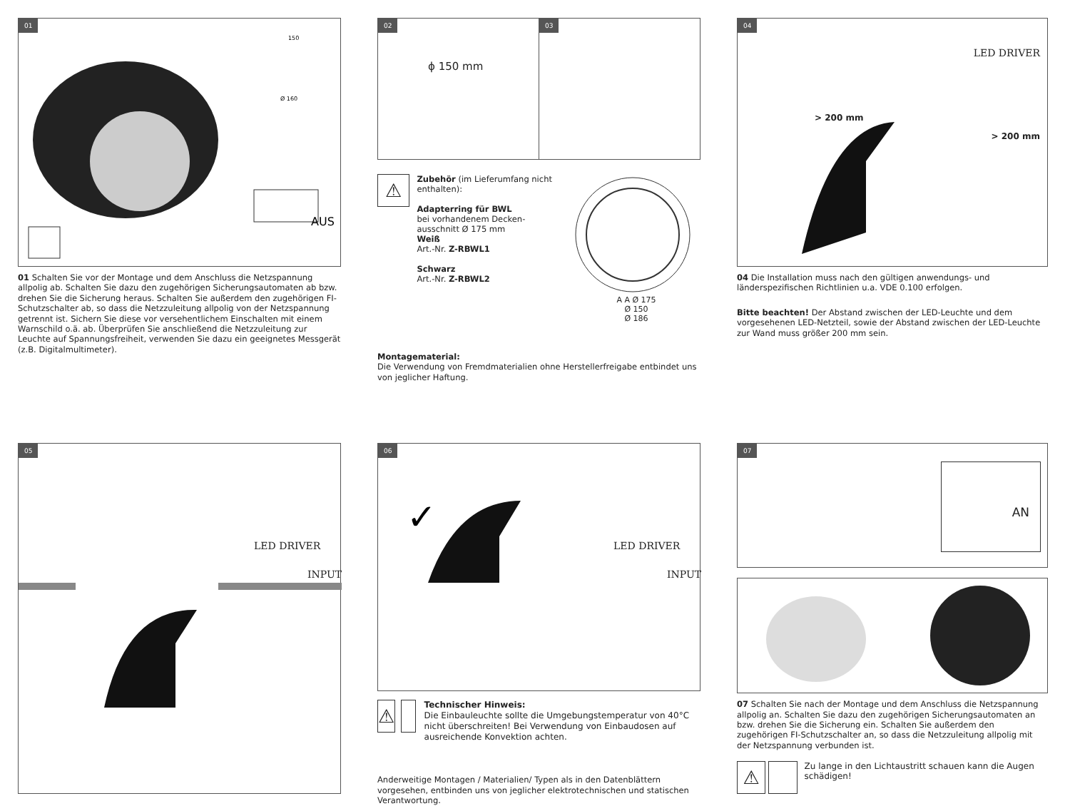01
AUS
150
Ø 160
01 Schalten Sie vor der Montage und dem Anschluss die Netzspannung allpolig ab. Schalten Sie dazu den zugehörigen Sicherungsautomaten ab bzw. drehen Sie die Sicherung heraus. Schalten Sie außerdem den zugehörigen FI-Schutzschalter ab, so dass die Netzzuleitung allpolig von der Netzspannung getrennt ist. Sichern Sie diese vor versehentlichem Einschalten mit einem Warnschild o.ä. ab. Überprüfen Sie anschließend die Netzzuleitung zur Leuchte auf Spannungsfreiheit, verwenden Sie dazu ein geeignetes Messgerät (z.B. Digitalmultimeter).
02
ϕ 150 mm
03
⚠
Zubehör (im Lieferumfang nicht enthalten):
Adapterring für BWL
bei vorhandenem Decken­ausschnitt Ø 175 mm
Weiß
Art.-Nr. Z-RBWL1
Schwarz
Art.-Nr. Z-RBWL2
A A Ø 175
Ø 150
Ø 186
Montagematerial:
Die Verwendung von Fremdmaterialien ohne Herstellerfreigabe entbindet uns von jeglicher Haftung.
04
LED DRIVER
> 200 mm
> 200 mm
04 Die Installation muss nach den gültigen anwendungs- und länderspezifischen Richtlinien u.a. VDE 0.100 erfolgen.
Bitte beachten! Der Abstand zwischen der LED-Leuchte und dem vorgesehenen LED-Netzteil, sowie der Abstand zwischen der LED-Leuchte zur Wand muss größer 200 mm sein.
05
LED DRIVER
INPUT
06
LED DRIVER
INPUT
✓
⚠
Technischer Hinweis:
Die Einbauleuchte sollte die Umgebungstemperatur von 40°C nicht überschreiten! Bei Verwendung von Einbaudosen auf ausreichende Konvektion achten.
Anderweitige Montagen / Materialien/ Typen als in den Datenblättern vorgesehen, entbinden uns von jeglicher elektrotechnischen und statischen Verantwortung.
07
AN
07 Schalten Sie nach der Montage und dem Anschluss die Netzspannung allpolig an. Schalten Sie dazu den zugehörigen Sicherungsautomaten an bzw. drehen Sie die Sicherung ein. Schalten Sie außerdem den zugehörigen FI-Schutzschalter an, so dass die Netzzuleitung allpolig mit der Netzspannung verbunden ist.
⚠
Zu lange in den Lichtaustritt schauen kann die Augen schädigen!